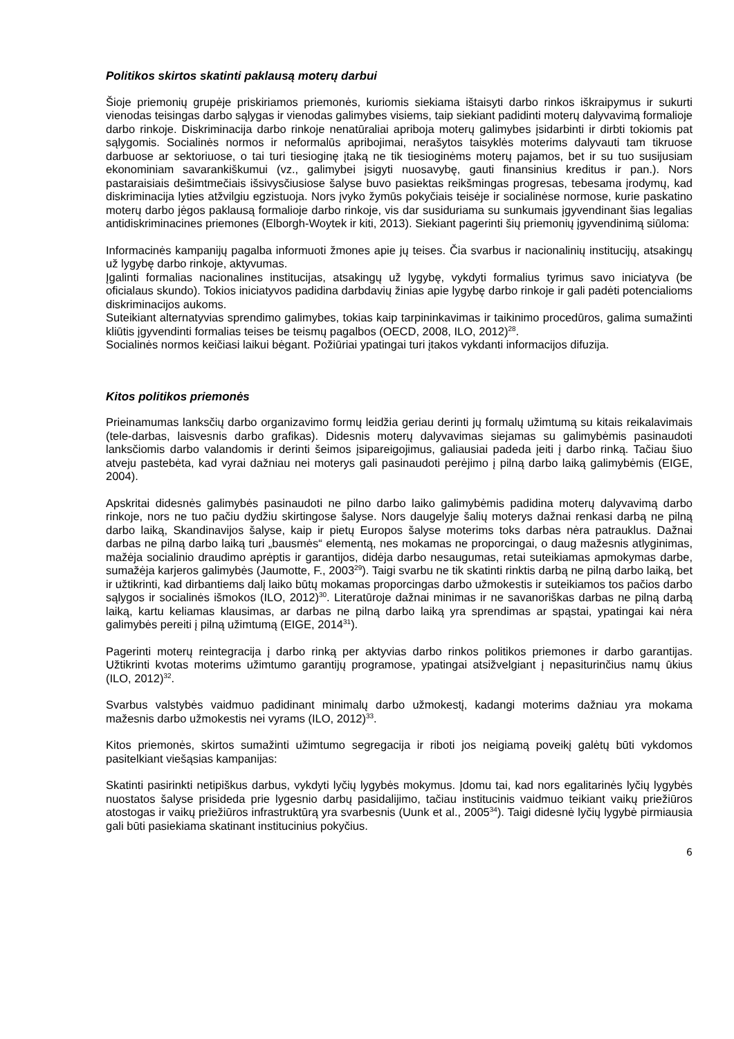Politikos skirtos skatinti paklausą moterų darbui
Šioje priemonių grupėje priskiriamos priemonės, kuriomis siekiama ištaisyti darbo rinkos iškraipymus ir sukurti vienodas teisingas darbo sąlygas ir vienodas galimybes visiems, taip siekiant padidinti moterų dalyvavimą formalioje darbo rinkoje. Diskriminacija darbo rinkoje nenatūraliai apriboja moterų galimybes įsidarbinti ir dirbti tokiomis pat sąlygomis. Socialinės normos ir neformalūs apribojimai, nerašytos taisyklės moterims dalyvauti tam tikruose darbuose ar sektoriuose, o tai turi tiesioginę įtaką ne tik tiesioginėms moterų pajamos, bet ir su tuo susijusiam ekonominiam savarankiškumui (vz., galimybei įsigyti nuosavybę, gauti finansinius kreditus ir pan.). Nors pastaraisiais dešimtmečiais išsivysčiusiose šalyse buvo pasiektas reikšmingas progresas, tebesama įrodymų, kad diskriminacija lyties atžvilgiu egzistuoja. Nors įvyko žymūs pokyčiais teisėje ir socialinėse normose, kurie paskatino moterų darbo jėgos paklausą formalioje darbo rinkoje, vis dar susiduriama su sunkumais įgyvendinant šias legalias antidiskriminacines priemones (Elborgh-Woytek ir kiti, 2013). Siekiant pagerinti šių priemonių įgyvendinimą siūloma:
Informacinės kampanijų pagalba informuoti žmones apie jų teises. Čia svarbus ir nacionalinių institucijų, atsakingų už lygybę darbo rinkoje, aktyvumas.
Įgalinti formalias nacionalines institucijas, atsakingų už lygybę, vykdyti formalius tyrimus savo iniciatyva (be oficialaus skundo). Tokios iniciatyvos padidina darbdavių žinias apie lygybę darbo rinkoje ir gali padėti potencialioms diskriminacijos aukoms.
Suteikiant alternatyvias sprendimo galimybes, tokias kaip tarpininkavimas ir taikinimo procedūros, galima sumažinti kliūtis įgyvendinti formalias teises be teismų pagalbos (OECD, 2008, ILO, 2012)<sup>28</sup>.
Socialinės normos keičiasi laikui bėgant. Požiūriai ypatingai turi įtakos vykdanti informacijos difuzija.
Kitos politikos priemonės
Prieinamumas lanksčių darbo organizavimo formų leidžia geriau derinti jų formalų užimtumą su kitais reikalavimais (tele-darbas, laisvesnis darbo grafikas). Didesnis moterų dalyvavimas siejamas su galimybėmis pasinaudoti lanksčiomis darbo valandomis ir derinti šeimos įsipareigojimus, galiausiai padeda įeiti į darbo rinką. Tačiau šiuo atveju pastebėta, kad vyrai dažniau nei moterys gali pasinaudoti perėjimo į pilną darbo laiką galimybėmis (EIGE, 2004).
Apskritai didesnės galimybės pasinaudoti ne pilno darbo laiko galimybėmis padidina moterų dalyvavimą darbo rinkoje, nors ne tuo pačiu dydžiu skirtingose šalyse. Nors daugelyje šalių moterys dažnai renkasi darbą ne pilną darbo laiką, Skandinavijos šalyse, kaip ir pietų Europos šalyse moterims toks darbas nėra patrauklus. Dažnai darbas ne pilną darbo laiką turi „bausmės“ elementą, nes mokamas ne proporcingai, o daug mažesnis atlyginimas, mažėja socialinio draudimo aprėptis ir garantijos, didėja darbo nesaugumas, retai suteikiamas apmokymas darbe, sumažėja karjeros galimybės (Jaumotte, F., 2003<sup>29</sup>). Taigi svarbu ne tik skatinti rinktis darbą ne pilną darbo laiką, bet ir užtikrinti, kad dirbantiems dalį laiko būtų mokamas proporcingas darbo užmokestis ir suteikiamos tos pačios darbo sąlygos ir socialinės išmokos (ILO, 2012)<sup>30</sup>. Literatūroje dažnai minimas ir ne savanoriškas darbas ne pilną darbą laiką, kartu keliamas klausimas, ar darbas ne pilną darbo laiką yra sprendimas ar spąstai, ypatingai kai nėra galimybės pereiti į pilną užimtumą (EIGE, 2014<sup>31</sup>).
Pagerinti moterų reintegracija į darbo rinką per aktyvias darbo rinkos politikos priemones ir darbo garantijas. Užtikrinti kvotas moterims užimtumo garantijų programose, ypatingai atsižvelgiant į nepasiturinčius namų ūkius (ILO, 2012)<sup>32</sup>.
Svarbus valstybės vaidmuo padidinant minimalų darbo užmokestį, kadangi moterims dažniau yra mokama mažesnis darbo užmokestis nei vyrams (ILO, 2012)<sup>33</sup>.
Kitos priemonės, skirtos sumažinti užimtumo segregacija ir riboti jos neigiamą poveikį galėtų būti vykdomos pasitelkiant viešąsias kampanijas:
Skatinti pasirinkti netipiškus darbus, vykdyti lyčių lygybės mokymus. Įdomu tai, kad nors egalitarinės lyčių lygybės nuostatos šalyse prisideda prie lygesnio darbų pasidalijimo, tačiau institucinis vaidmuo teikiant vaikų priežiūros atostogas ir vaikų priežiūros infrastruktūrą yra svarbesnis (Uunk et al., 2005<sup>34</sup>). Taigi didesnė lyčių lygybė pirmiausia gali būti pasiekiama skatinant institucinius pokyčius.
6